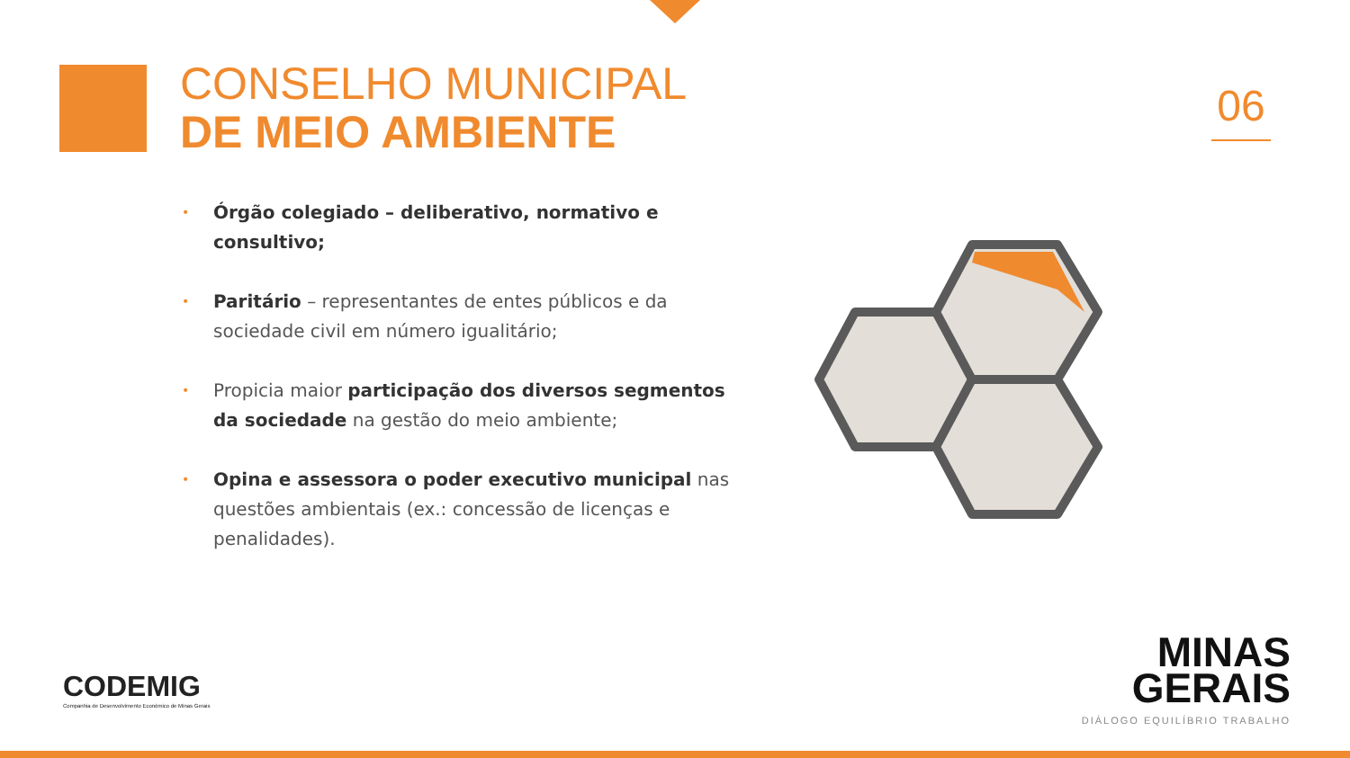CONSELHO MUNICIPAL
DE MEIO AMBIENTE
06
• Órgão colegiado – deliberativo, normativo e consultivo;
• Paritário – representantes de entes públicos e da sociedade civil em número igualitário;
• Propicia maior participação dos diversos segmentos da sociedade na gestão do meio ambiente;
• Opina e assessora o poder executivo municipal nas questões ambientais (ex.: concessão de licenças e penalidades).
CODEMIG
Companhia de Desenvolvimento Econômico de Minas Gerais
MINAS
GERAIS
DIÁLOGO EQUILÍBRIO TRABALHO